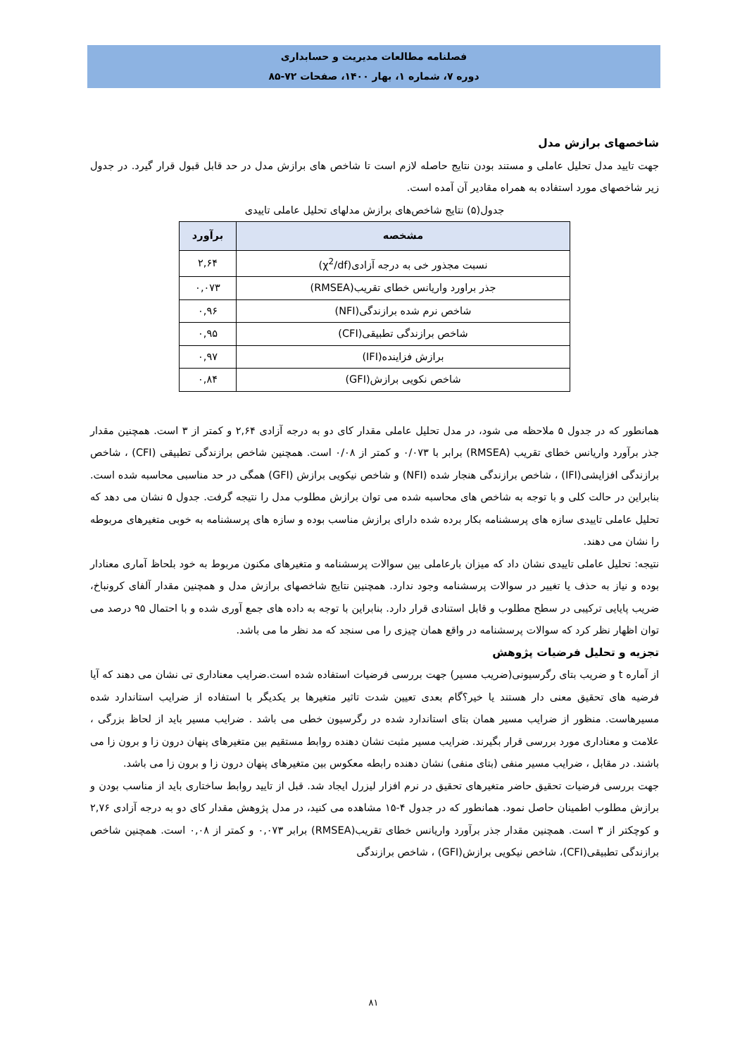فصلنامه مطالعات مدیریت و حسابداری
دوره ۷، شماره ۱، بهار ۱۴۰۰، صفحات ۷۲-۸۵
شاخصهای برازش مدل
جهت تایید مدل تحلیل عاملی و مستند بودن نتایج حاصله لازم است تا شاخص های برازش مدل در حد قابل قبول قرار گیرد. در جدول زیر شاخصهای مورد استفاده به همراه مقادیر آن آمده است.
جدول(۵) نتایج شاخص‌های برازش مدلهای تحلیل عاملی تاییدی
| مشخصه | برآورد |
| --- | --- |
| نسبت مجذور خی به درجه آزادی(χ<sup>2</sup>/df) | ۲,۶۴ |
| جذر براورد واریانس خطای تقریب(RMSEA) | ۰,۰۷۳ |
| شاخص نرم شده برازندگی(NFI) | ۰,۹۶ |
| شاخص برازندگی تطبیقی(CFI) | ۰,۹۵ |
| برازش فزاینده(IFI) | ۰,۹۷ |
| شاخص نکویی برازش(GFI) | ۰,۸۴ |
همانطور که در جدول ۵ ملاحظه می شود، در مدل تحلیل عاملی مقدار کای دو به درجه آزادی ۲,۶۴ و کمتر از ۳ است. همچنین مقدار جذر برآورد واریانس خطای تقریب (RMSEA) برابر با ۰/۰۷۳ و کمتر از ۰/۰۸ است. همچنین شاخص برازندگی تطبیقی (CFI) ، شاخص برازندگی افزایشی(IFI) ، شاخص برازندگی هنجار شده (NFI) و شاخص نیکویی برازش (GFI) همگی در حد مناسبی محاسبه شده است. بنابراین در حالت کلی و با توجه به شاخص های محاسبه شده می توان برازش مطلوب مدل را نتیجه گرفت. جدول ۵ نشان می دهد که تحلیل عاملی تاییدی سازه های پرسشنامه بکار برده شده دارای برازش مناسب بوده و سازه های پرسشنامه به خوبی متغیرهای مربوطه را نشان می دهند.
نتیجه: تحلیل عاملی تاییدی نشان داد که میزان بارعاملی بین سوالات پرسشنامه و متغیرهای مکنون مربوط به خود بلحاظ آماری معنادار بوده و نیاز به حذف یا تغییر در سوالات پرسشنامه وجود ندارد. همچنین نتایج شاخصهای برازش مدل و همچنین مقدار آلفای کرونباخ، ضریب پایایی ترکیبی در سطح مطلوب و قابل استنادی قرار دارد. بنابراین با توجه به داده های جمع آوری شده و با احتمال ۹۵ درصد می توان اظهار نظر کرد که سوالات پرسشنامه در واقع همان چیزی را می سنجد که مد نظر ما می باشد.
تجزیه و تحلیل فرضیات پژوهش
از آماره t و ضریب بتای رگرسیونی(ضریب مسیر) جهت بررسی فرضیات استفاده شده است.ضرایب معناداری تی نشان می دهند که آیا فرضیه های تحقیق معنی دار هستند یا خیر؟گام بعدی تعیین شدت تاثیر متغیرها بر یکدیگر با استفاده از ضرایب استاندارد شده مسیرهاست. منظور از ضرایب مسیر همان بتای استاندارد شده در رگرسیون خطی می باشد . ضرایب مسیر باید از لحاظ بزرگی ، علامت و معناداری مورد بررسی قرار بگیرند. ضرایب مسیر مثبت نشان دهنده روابط مستقیم بین متغیرهای پنهان درون زا و برون زا می باشند. در مقابل ، ضرایب مسیر منفی (بتای منفی) نشان دهنده رابطه معکوس بین متغیرهای پنهان درون زا و برون زا می باشد.
جهت بررسی فرضیات تحقیق حاضر متغیرهای تحقیق در نرم افزار لیزرل ایجاد شد. قبل از تایید روابط ساختاری باید از مناسب بودن و برازش مطلوب اطمینان حاصل نمود. همانطور که در جدول ۴-۱۵ مشاهده می کنید، در مدل پژوهش مقدار کای دو به درجه آزادی ۲,۷۶ و کوچکتر از ۳ است. همچنین مقدار جذر برآورد واریانس خطای تقریب(RMSEA) برابر ۰,۰۷۳ و کمتر از ۰,۰۸ است. همچنین شاخص برازندگی تطبیقی(CFI)، شاخص نیکویی برازش(GFI) ، شاخص برازندگی
۸۱